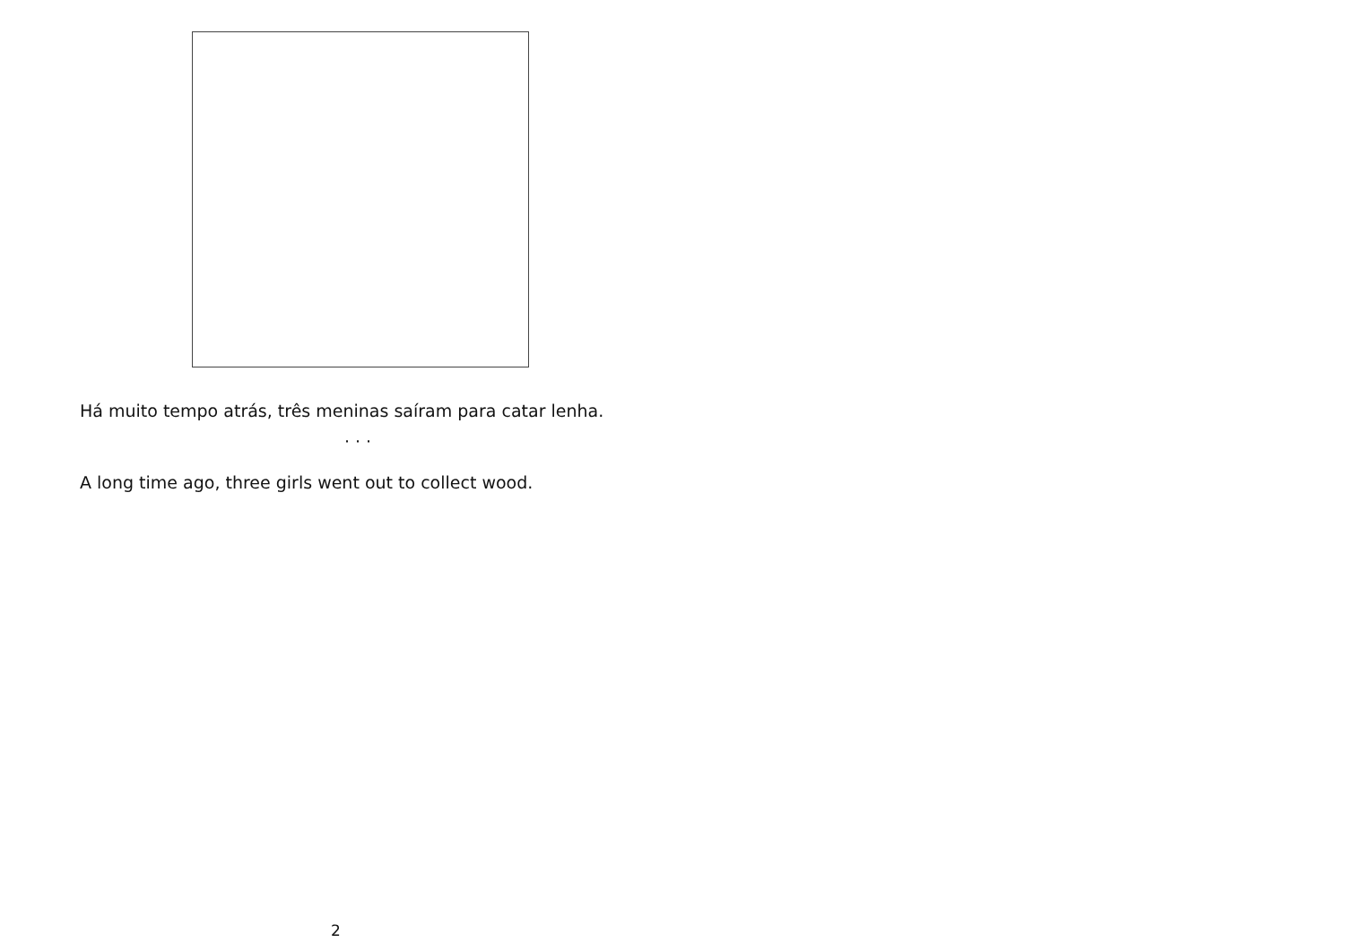Há muito tempo atrás, três meninas saíram para catar lenha.
· · ·
A long time ago, three girls went out to collect wood.
2